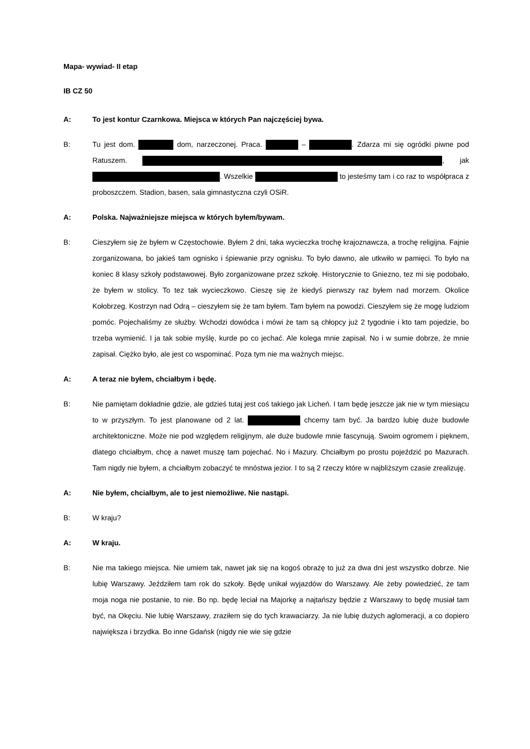Mapa- wywiad- II etap
IB CZ 50
A: To jest kontur Czarnkowa. Miejsca w których Pan najczęściej bywa.
B: Tu jest dom. dom, narzeczonej. Praca. – . Zdarza mi się ogródki piwne pod Ratuszem. , jak . Wszelkie to jesteśmy tam i co raz to współpraca z proboszczem. Stadion, basen, sala gimnastyczna czyli OSiR.
A: Polska. Najważniejsze miejsca w których byłem/bywam.
B: Cieszyłem się że byłem w Częstochowie. Byłem 2 dni, taka wycieczka trochę krajoznawcza, a trochę religijna. Fajnie zorganizowana, bo jakieś tam ognisko i śpiewanie przy ognisku. To było dawno, ale utkwiło w pamięci. To było na koniec 8 klasy szkoły podstawowej. Było zorganizowane przez szkołę. Historycznie to Gniezno, tez mi się podobało, że byłem w stolicy. To tez tak wycieczkowo. Cieszę się że kiedyś pierwszy raz byłem nad morzem. Okolice Kołobrzeg. Kostrzyn nad Odrą – cieszyłem się że tam byłem. Tam byłem na powodzi. Cieszyłem się że mogę ludziom pomóc. Pojechaliśmy ze służby. Wchodzi dowódca i mówi że tam są chłopcy już 2 tygodnie i kto tam pojedzie, bo trzeba wymienić. I ja tak sobie myślę, kurde po co jechać. Ale kolega mnie zapisał. No i w sumie dobrze, że mnie zapisał. Ciężko było, ale jest co wspominać. Poza tym nie ma ważnych miejsc.
A: A teraz nie byłem, chciałbym i będę.
B: Nie pamiętam dokładnie gdzie, ale gdzieś tutaj jest coś takiego jak Licheń. I tam będę jeszcze jak nie w tym miesiącu to w przyszłym. To jest planowane od 2 lat. chcemy tam być. Ja bardzo lubię duże budowle architektoniczne. Może nie pod względem religijnym, ale duże budowle mnie fascynują. Swoim ogromem i pięknem, dlatego chciałbym, chcę a nawet muszę tam pojechać. No i Mazury. Chciałbym po prostu pojeździć po Mazurach. Tam nigdy nie byłem, a chciałbym zobaczyć te mnóstwa jezior. I to są 2 rzeczy które w najbliższym czasie zrealizuję.
A: Nie byłem, chciałbym, ale to jest niemożliwe. Nie nastąpi.
B: W kraju?
A: W kraju.
B: Nie ma takiego miejsca. Nie umiem tak, nawet jak się na kogoś obrażę to już za dwa dni jest wszystko dobrze. Nie lubię Warszawy. Jeździłem tam rok do szkoły. Będę unikał wyjazdów do Warszawy. Ale żeby powiedzieć, że tam moja noga nie postanie, to nie. Bo np. będę leciał na Majorkę a najtańszy będzie z Warszawy to będę musiał tam być, na Okęciu. Nie lubię Warszawy, zraziłem się do tych krawaciarzy. Ja nie lubię dużych aglomeracji, a co dopiero największa i brzydka. Bo inne Gdańsk (nigdy nie wie się gdzie